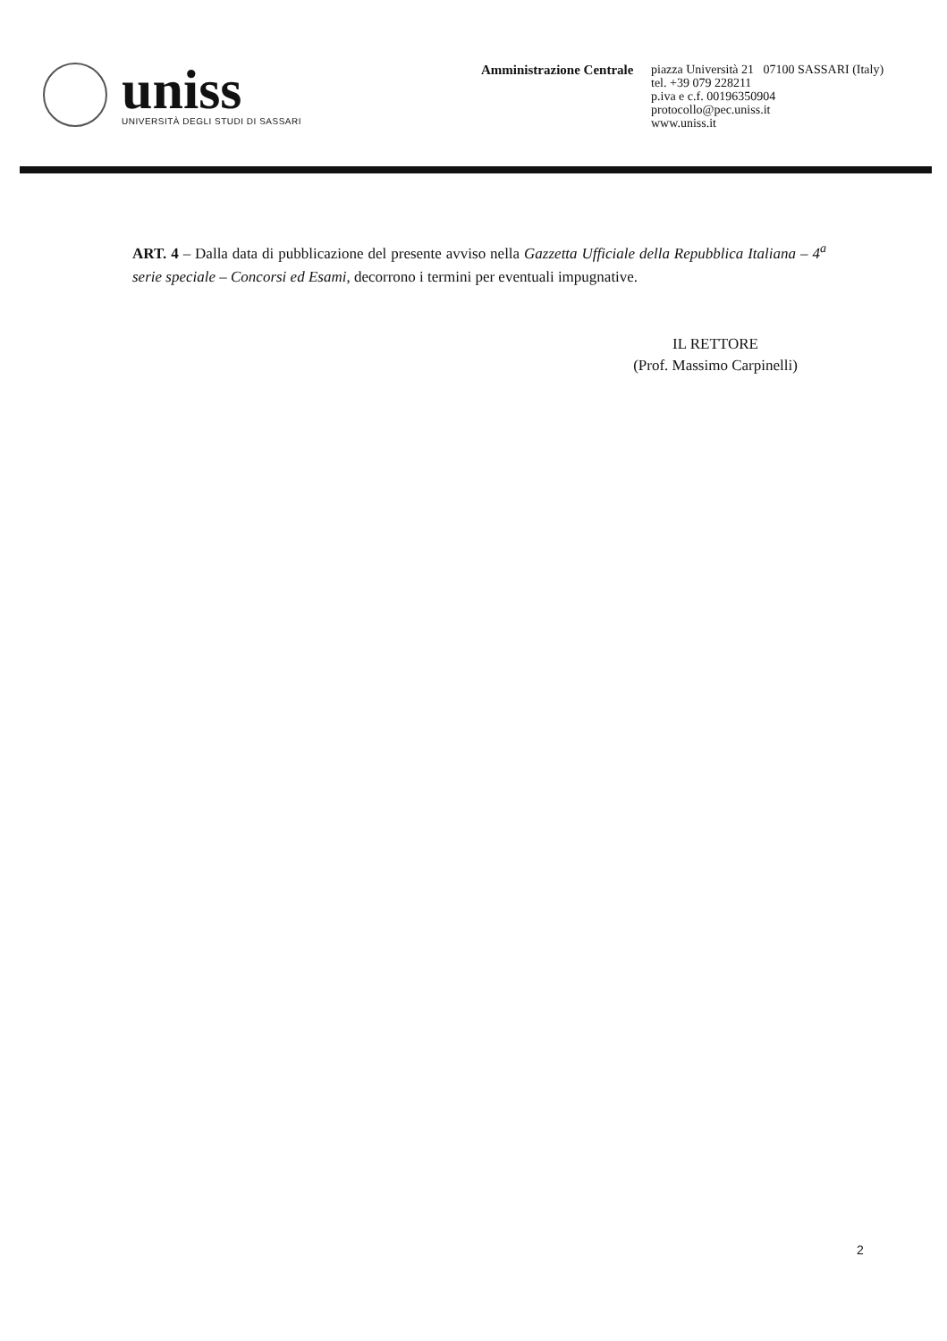uniss
UNIVERSITÀ DEGLI STUDI DI SASSARI
Amministrazione Centrale
piazza Università 21 07100 SASSARI (Italy)
tel. +39 079 228211
p.iva e c.f. 00196350904
protocollo@pec.uniss.it
www.uniss.it
ART. 4 – Dalla data di pubblicazione del presente avviso nella Gazzetta Ufficiale della Repubblica Italiana – 4<sup>a</sup> serie speciale – Concorsi ed Esami, decorrono i termini per eventuali impugnative.
IL RETTORE
(Prof. Massimo Carpinelli)
2